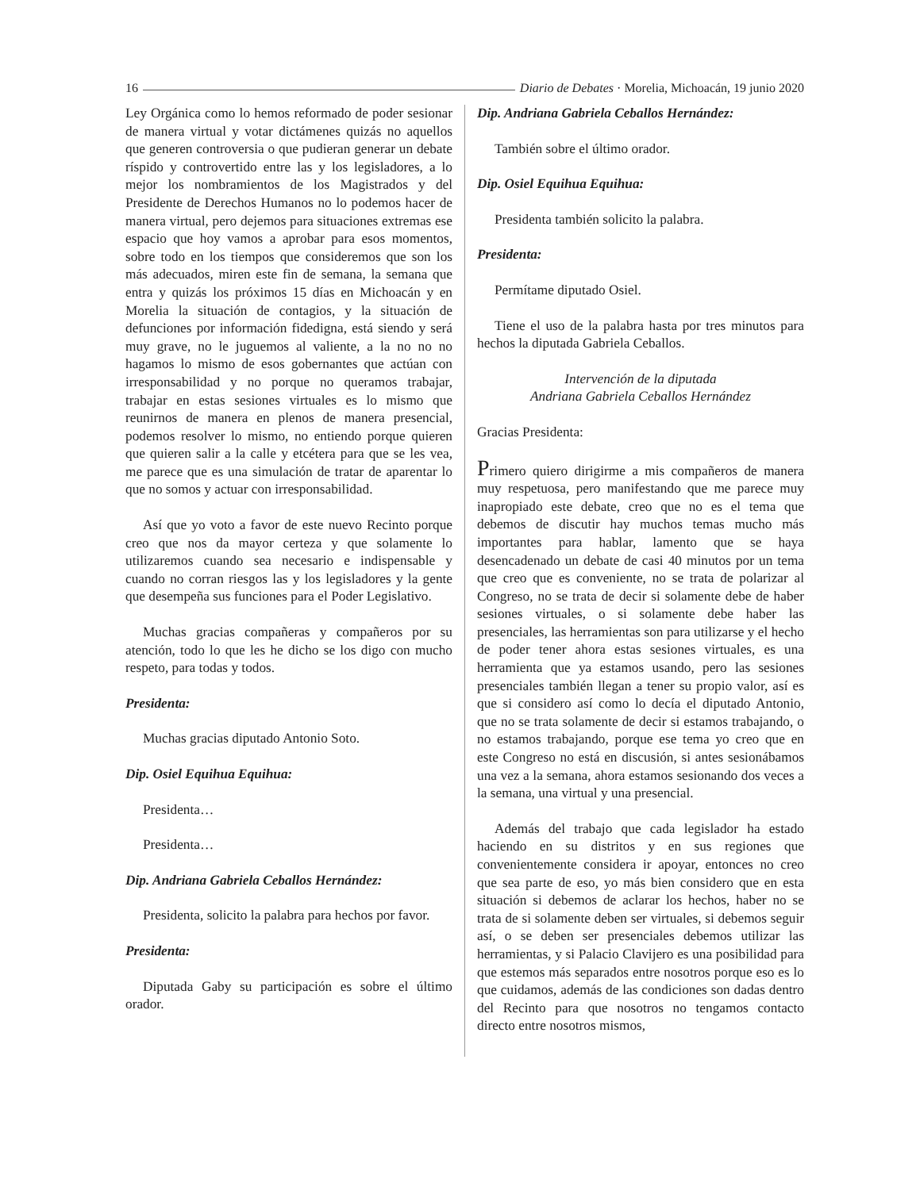16 Diario de Debates · Morelia, Michoacán, 19 junio 2020
Ley Orgánica como lo hemos reformado de poder sesionar de manera virtual y votar dictámenes quizás no aquellos que generen controversia o que pudieran generar un debate ríspido y controvertido entre las y los legisladores, a lo mejor los nombramientos de los Magistrados y del Presidente de Derechos Humanos no lo podemos hacer de manera virtual, pero dejemos para situaciones extremas ese espacio que hoy vamos a aprobar para esos momentos, sobre todo en los tiempos que consideremos que son los más adecuados, miren este fin de semana, la semana que entra y quizás los próximos 15 días en Michoacán y en Morelia la situación de contagios, y la situación de defunciones por información fidedigna, está siendo y será muy grave, no le juguemos al valiente, a la no no no hagamos lo mismo de esos gobernantes que actúan con irresponsabilidad y no porque no queramos trabajar, trabajar en estas sesiones virtuales es lo mismo que reunirnos de manera en plenos de manera presencial, podemos resolver lo mismo, no entiendo porque quieren que quieren salir a la calle y etcétera para que se les vea, me parece que es una simulación de tratar de aparentar lo que no somos y actuar con irresponsabilidad.
Así que yo voto a favor de este nuevo Recinto porque creo que nos da mayor certeza y que solamente lo utilizaremos cuando sea necesario e indispensable y cuando no corran riesgos las y los legisladores y la gente que desempeña sus funciones para el Poder Legislativo.
Muchas gracias compañeras y compañeros por su atención, todo lo que les he dicho se los digo con mucho respeto, para todas y todos.
Presidenta:
Muchas gracias diputado Antonio Soto.
Dip. Osiel Equihua Equihua:
Presidenta…
Presidenta…
Dip. Andriana Gabriela Ceballos Hernández:
Presidenta, solicito la palabra para hechos por favor.
Presidenta:
Diputada Gaby su participación es sobre el último orador.
Dip. Andriana Gabriela Ceballos Hernández:
También sobre el último orador.
Dip. Osiel Equihua Equihua:
Presidenta también solicito la palabra.
Presidenta:
Permítame diputado Osiel.
Tiene el uso de la palabra hasta por tres minutos para hechos la diputada Gabriela Ceballos.
Intervención de la diputada
Andriana Gabriela Ceballos Hernández
Gracias Presidenta:
Primero quiero dirigirme a mis compañeros de manera muy respetuosa, pero manifestando que me parece muy inapropiado este debate, creo que no es el tema que debemos de discutir hay muchos temas mucho más importantes para hablar, lamento que se haya desencadenado un debate de casi 40 minutos por un tema que creo que es conveniente, no se trata de polarizar al Congreso, no se trata de decir si solamente debe de haber sesiones virtuales, o si solamente debe haber las presenciales, las herramientas son para utilizarse y el hecho de poder tener ahora estas sesiones virtuales, es una herramienta que ya estamos usando, pero las sesiones presenciales también llegan a tener su propio valor, así es que si considero así como lo decía el diputado Antonio, que no se trata solamente de decir si estamos trabajando, o no estamos trabajando, porque ese tema yo creo que en este Congreso no está en discusión, si antes sesionábamos una vez a la semana, ahora estamos sesionando dos veces a la semana, una virtual y una presencial.
Además del trabajo que cada legislador ha estado haciendo en su distritos y en sus regiones que convenientemente considera ir apoyar, entonces no creo que sea parte de eso, yo más bien considero que en esta situación si debemos de aclarar los hechos, haber no se trata de si solamente deben ser virtuales, si debemos seguir así, o se deben ser presenciales debemos utilizar las herramientas, y si Palacio Clavijero es una posibilidad para que estemos más separados entre nosotros porque eso es lo que cuidamos, además de las condiciones son dadas dentro del Recinto para que nosotros no tengamos contacto directo entre nosotros mismos,